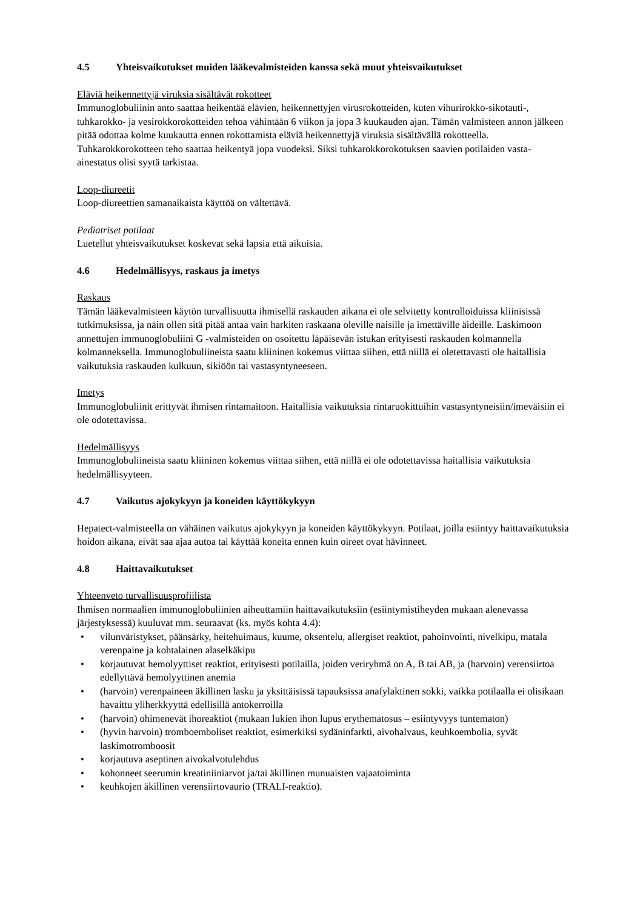4.5 Yhteisvaikutukset muiden lääkevalmisteiden kanssa sekä muut yhteisvaikutukset
Eläviä heikennettyjä viruksia sisältävät rokotteet
Immunoglobuliinin anto saattaa heikentää elävien, heikennettyjen virusrokotteiden, kuten vihurirokko-sikotauti-, tuhkarokko- ja vesirokkorokotteiden tehoa vähintään 6 viikon ja jopa 3 kuukauden ajan. Tämän valmisteen annon jälkeen pitää odottaa kolme kuukautta ennen rokottamista eläviä heikennettyjä viruksia sisältävällä rokotteella. Tuhkarokkorokotteen teho saattaa heikentyä jopa vuodeksi. Siksi tuhkarokkorokotuksen saavien potilaiden vasta-ainestatus olisi syytä tarkistaa.
Loop-diureetit
Loop-diureettien samanaikaista käyttöä on vältettävä.
Pediatriset potilaat
Luetellut yhteisvaikutukset koskevat sekä lapsia että aikuisia.
4.6 Hedelmällisyys, raskaus ja imetys
Raskaus
Tämän lääkevalmisteen käytön turvallisuutta ihmisellä raskauden aikana ei ole selvitetty kontrolloiduissa kliinisissä tutkimuksissa, ja näin ollen sitä pitää antaa vain harkiten raskaana oleville naisille ja imettäville äideille. Laskimoon annettujen immunoglobuliini G -valmisteiden on osoitettu läpäisevän istukan erityisesti raskauden kolmannella kolmanneksella. Immunoglobuliineista saatu kliininen kokemus viittaa siihen, että niillä ei oletettavasti ole haitallisia vaikutuksia raskauden kulkuun, sikiöön tai vastasyntyneeseen.
Imetys
Immunoglobuliinit erittyvät ihmisen rintamaitoon. Haitallisia vaikutuksia rintaruokittuihin vastasyntyneisiin/imeväisiin ei ole odotettavissa.
Hedelmällisyys
Immunoglobuliineista saatu kliininen kokemus viittaa siihen, että niillä ei ole odotettavissa haitallisia vaikutuksia hedelmällisyyteen.
4.7 Vaikutus ajokykyyn ja koneiden käyttökykyyn
Hepatect-valmisteella on vähäinen vaikutus ajokykyyn ja koneiden käyttökykyyn. Potilaat, joilla esiintyy haittavaikutuksia hoidon aikana, eivät saa ajaa autoa tai käyttää koneita ennen kuin oireet ovat hävinneet.
4.8 Haittavaikutukset
Yhteenveto turvallisuusprofiilista
Ihmisen normaalien immunoglobuliinien aiheuttamiin haittavaikutuksiin (esiintymistiheyden mukaan alenevassa järjestyksessä) kuuluvat mm. seuraavat (ks. myös kohta 4.4):
• vilunväristykset, päänsärky, heitehuimaus, kuume, oksentelu, allergiset reaktiot, pahoinvointi, nivelkipu, matala verenpaine ja kohtalainen alaselkäkipu
• korjautuvat hemolyyttiset reaktiot, erityisesti potilailla, joiden veriryhmä on A, B tai AB, ja (harvoin) verensiirtoa edellyttävä hemolyyttinen anemia
• (harvoin) verenpaineen äkillinen lasku ja yksittäisissä tapauksissa anafylaktinen sokki, vaikka potilaalla ei olisikaan havaittu yliherkkyyttä edellisillä antokerroilla
• (harvoin) ohimenevät ihoreaktiot (mukaan lukien ihon lupus erythematosus – esiintyvyys tuntematon)
• (hyvin harvoin) tromboemboliset reaktiot, esimerkiksi sydäninfarkti, aivohalvaus, keuhkoembolia, syvät laskimotromboosit
• korjautuva aseptinen aivokalvotulehdus
• kohonneet seerumin kreatiniiniarvot ja/tai äkillinen munuaisten vajaatoiminta
• keuhkojen äkillinen verensiirtovaurio (TRALI-reaktio).